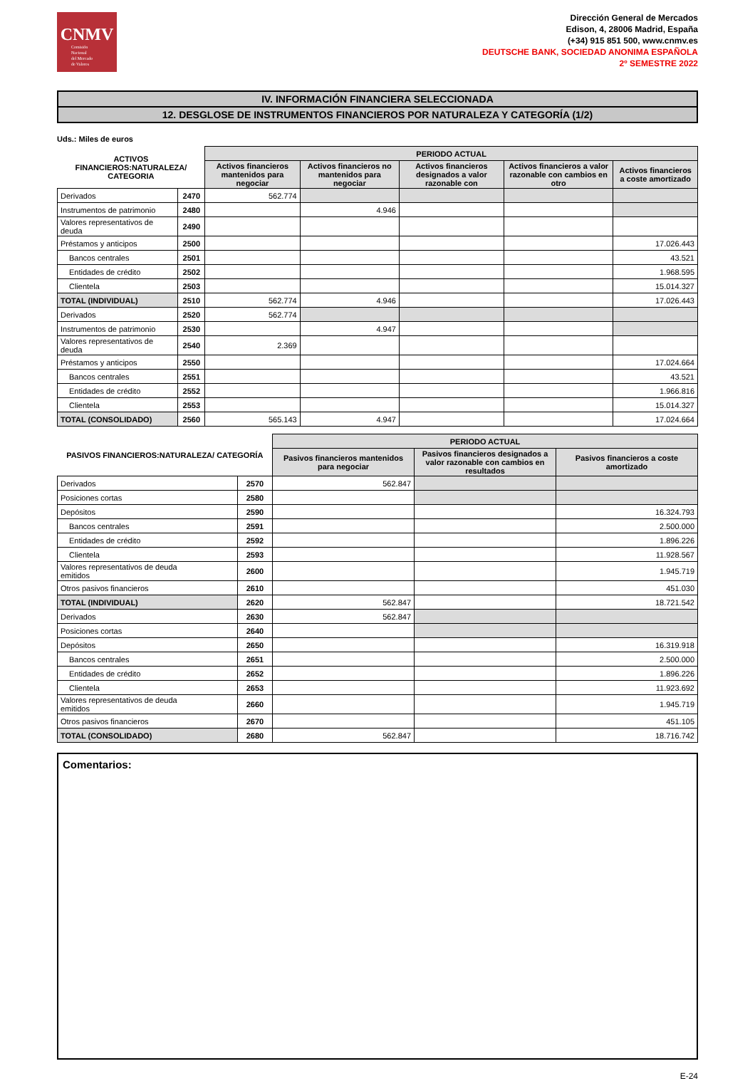CNMV
Comisión
Nacional
del Mercado
de Valores
Dirección General de Mercados
Edison, 4, 28006 Madrid, España
(+34) 915 851 500, www.cnmv.es
DEUTSCHE BANK, SOCIEDAD ANONIMA ESPAÑOLA
2º SEMESTRE 2022
IV. INFORMACIÓN FINANCIERA SELECCIONADA
12. DESGLOSE DE INSTRUMENTOS FINANCIEROS POR NATURALEZA Y CATEGORÍA (1/2)
Uds.: Miles de euros
| ACTIVOS FINANCIEROS:NATURALEZA/ CATEGORIA | | PERIODO ACTUAL | | | | |
| --- | --- | --- | --- | --- | --- | --- |
| | | Activos financieros mantenidos para negociar | Activos financieros no mantenidos para negociar | Activos financieros designados a valor razonable con | Activos financieros a valor razonable con cambios en otro | Activos financieros a coste amortizado |
| Derivados | 2470 | 562.774 | | | | |
| Instrumentos de patrimonio | 2480 | | 4.946 | | | |
| Valores representativos de deuda | 2490 | | | | | |
| Préstamos y anticipos | 2500 | | | | | 17.026.443 |
| Bancos centrales | 2501 | | | | | 43.521 |
| Entidades de crédito | 2502 | | | | | 1.968.595 |
| Clientela | 2503 | | | | | 15.014.327 |
| TOTAL (INDIVIDUAL) | 2510 | 562.774 | 4.946 | | | 17.026.443 |
| Derivados | 2520 | 562.774 | | | | |
| Instrumentos de patrimonio | 2530 | | 4.947 | | | |
| Valores representativos de deuda | 2540 | 2.369 | | | | |
| Préstamos y anticipos | 2550 | | | | | 17.024.664 |
| Bancos centrales | 2551 | | | | | 43.521 |
| Entidades de crédito | 2552 | | | | | 1.966.816 |
| Clientela | 2553 | | | | | 15.014.327 |
| TOTAL (CONSOLIDADO) | 2560 | 565.143 | 4.947 | | | 17.024.664 |
| PASIVOS FINANCIEROS:NATURALEZA/ CATEGORÍA | | PERIODO ACTUAL | | |
| --- | --- | --- | --- | --- |
| | | Pasivos financieros mantenidos para negociar | Pasivos financieros designados a valor razonable con cambios en resultados | Pasivos financieros a coste amortizado |
| Derivados | 2570 | 562.847 | | |
| Posiciones cortas | 2580 | | | |
| Depósitos | 2590 | | | 16.324.793 |
| Bancos centrales | 2591 | | | 2.500.000 |
| Entidades de crédito | 2592 | | | 1.896.226 |
| Clientela | 2593 | | | 11.928.567 |
| Valores representativos de deuda emitidos | 2600 | | | 1.945.719 |
| Otros pasivos financieros | 2610 | | | 451.030 |
| TOTAL (INDIVIDUAL) | 2620 | 562.847 | | 18.721.542 |
| Derivados | 2630 | 562.847 | | |
| Posiciones cortas | 2640 | | | |
| Depósitos | 2650 | | | 16.319.918 |
| Bancos centrales | 2651 | | | 2.500.000 |
| Entidades de crédito | 2652 | | | 1.896.226 |
| Clientela | 2653 | | | 11.923.692 |
| Valores representativos de deuda emitidos | 2660 | | | 1.945.719 |
| Otros pasivos financieros | 2670 | | | 451.105 |
| TOTAL (CONSOLIDADO) | 2680 | 562.847 | | 18.716.742 |
Comentarios:
E-24